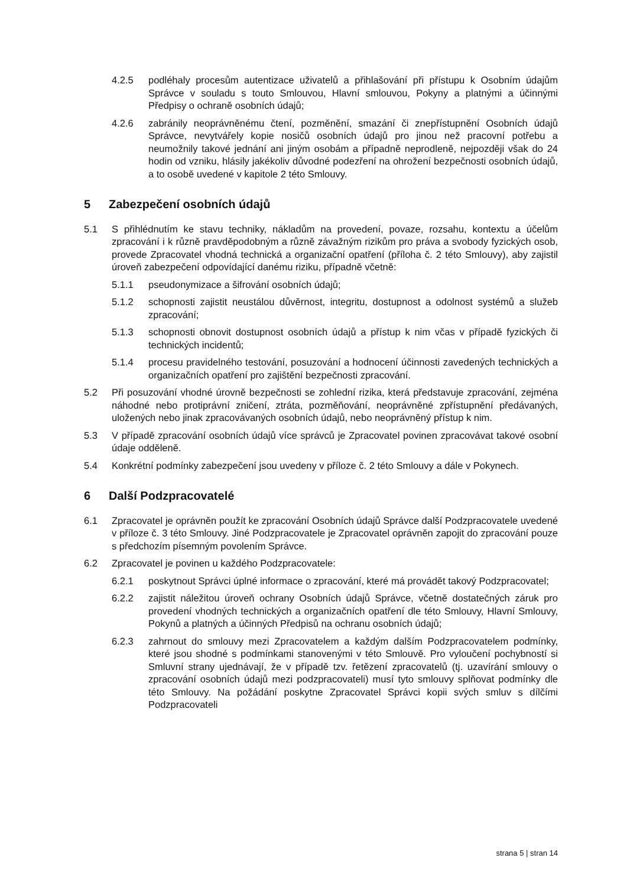4.2.5 podléhaly procesům autentizace uživatelů a přihlašování při přístupu k Osobním údajům Správce v souladu s touto Smlouvou, Hlavní smlouvou, Pokyny a platnými a účinnými Předpisy o ochraně osobních údajů;
4.2.6 zabránily neoprávněnému čtení, pozměnění, smazání či znepřístupnění Osobních údajů Správce, nevytvářely kopie nosičů osobních údajů pro jinou než pracovní potřebu a neumožnily takové jednání ani jiným osobám a případně neprodleně, nejpozději však do 24 hodin od vzniku, hlásily jakékoliv důvodné podezření na ohrožení bezpečnosti osobních údajů, a to osobě uvedené v kapitole 2 této Smlouvy.
5 Zabezpečení osobních údajů
5.1 S přihlédnutím ke stavu techniky, nákladům na provedení, povaze, rozsahu, kontextu a účelům zpracování i k různě pravděpodobným a různě závažným rizikům pro práva a svobody fyzických osob, provede Zpracovatel vhodná technická a organizační opatření (příloha č. 2 této Smlouvy), aby zajistil úroveň zabezpečení odpovídající danému riziku, případně včetně:
5.1.1 pseudonymizace a šifrování osobních údajů;
5.1.2 schopnosti zajistit neustálou důvěrnost, integritu, dostupnost a odolnost systémů a služeb zpracování;
5.1.3 schopnosti obnovit dostupnost osobních údajů a přístup k nim včas v případě fyzických či technických incidentů;
5.1.4 procesu pravidelného testování, posuzování a hodnocení účinnosti zavedených technických a organizačních opatření pro zajištění bezpečnosti zpracování.
5.2 Při posuzování vhodné úrovně bezpečnosti se zohlední rizika, která představuje zpracování, zejména náhodné nebo protiprávní zničení, ztráta, pozměňování, neoprávněné zpřístupnění předávaných, uložených nebo jinak zpracovávaných osobních údajů, nebo neoprávněný přístup k nim.
5.3 V případě zpracování osobních údajů více správců je Zpracovatel povinen zpracovávat takové osobní údaje odděleně.
5.4 Konkrétní podmínky zabezpečení jsou uvedeny v příloze č. 2 této Smlouvy a dále v Pokynech.
6 Další Podzpracovatelé
6.1 Zpracovatel je oprávněn použít ke zpracování Osobních údajů Správce další Podzpracovatele uvedené v příloze č. 3 této Smlouvy. Jiné Podzpracovatele je Zpracovatel oprávněn zapojit do zpracování pouze s předchozím písemným povolením Správce.
6.2 Zpracovatel je povinen u každého Podzpracovatele:
6.2.1 poskytnout Správci úplné informace o zpracování, které má provádět takový Podzpracovatel;
6.2.2 zajistit náležitou úroveň ochrany Osobních údajů Správce, včetně dostatečných záruk pro provedení vhodných technických a organizačních opatření dle této Smlouvy, Hlavní Smlouvy, Pokynů a platných a účinných Předpisů na ochranu osobních údajů;
6.2.3 zahrnout do smlouvy mezi Zpracovatelem a každým dalším Podzpracovatelem podmínky, které jsou shodné s podmínkami stanovenými v této Smlouvě. Pro vyloučení pochybností si Smluvní strany ujednávají, že v případě tzv. řetězení zpracovatelů (tj. uzavírání smlouvy o zpracování osobních údajů mezi podzpracovateli) musí tyto smlouvy splňovat podmínky dle této Smlouvy. Na požádání poskytne Zpracovatel Správci kopii svých smluv s dílčími Podzpracovateli
strana 5 | stran 14